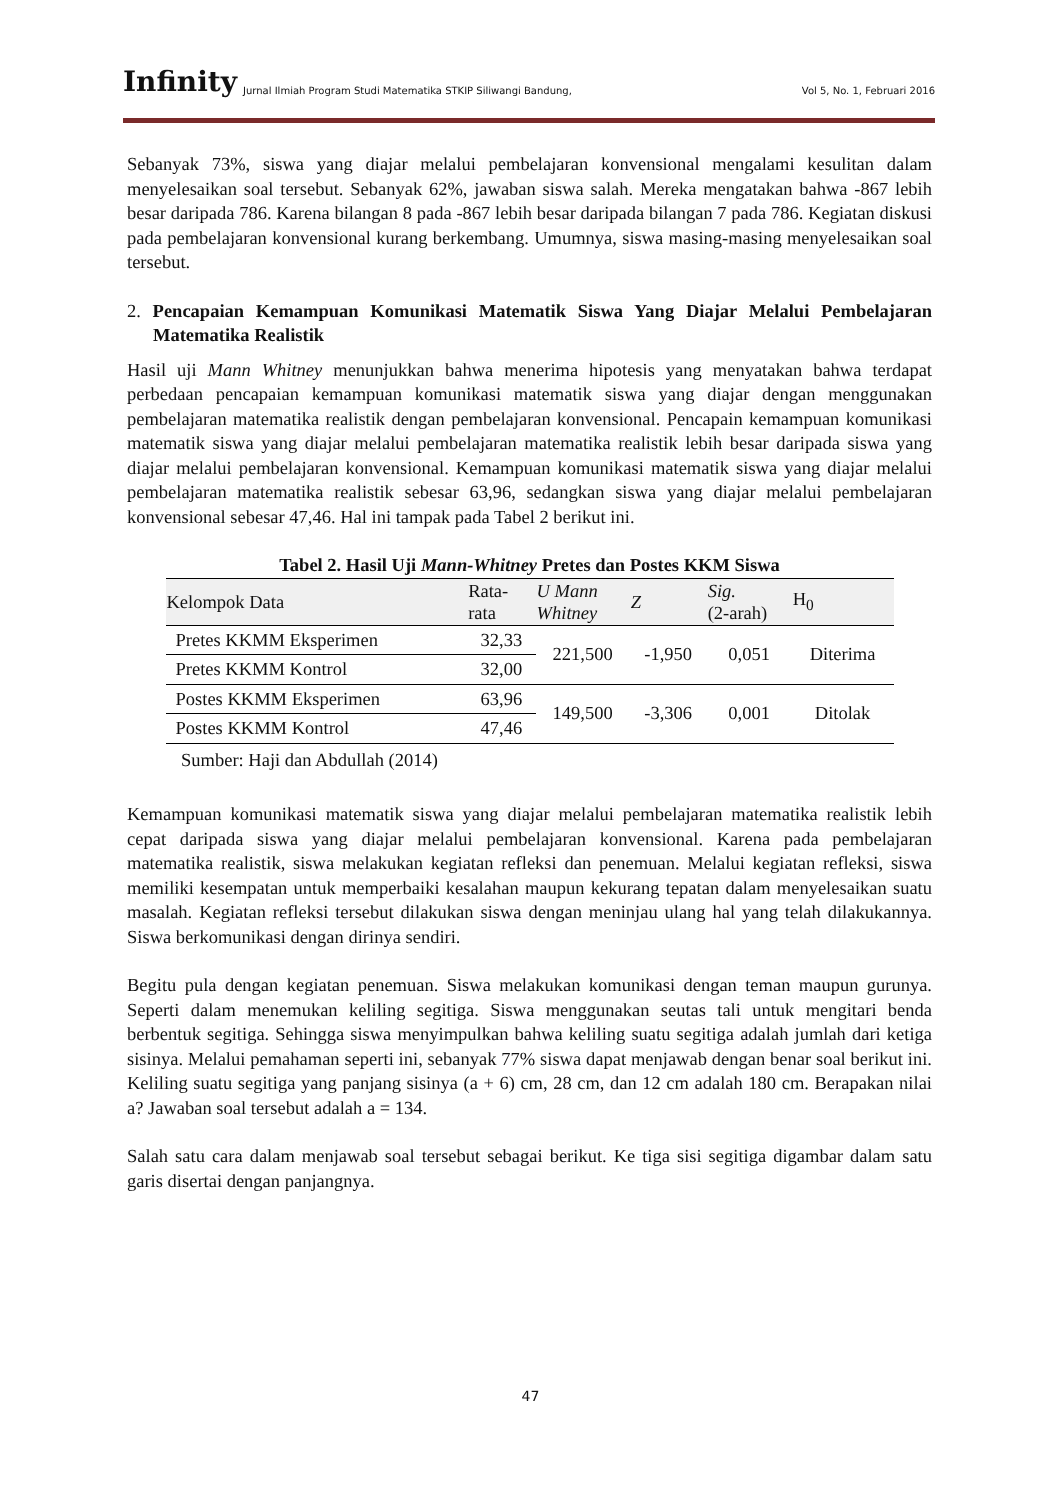Infinity Jurnal Ilmiah Program Studi Matematika STKIP Siliwangi Bandung, Vol 5, No. 1, Februari 2016
Sebanyak 73%, siswa yang diajar melalui pembelajaran konvensional mengalami kesulitan dalam menyelesaikan soal tersebut. Sebanyak 62%, jawaban siswa salah. Mereka mengatakan bahwa -867 lebih besar daripada 786. Karena bilangan 8 pada -867 lebih besar daripada bilangan 7 pada 786. Kegiatan diskusi pada pembelajaran konvensional kurang berkembang. Umumnya, siswa masing-masing menyelesaikan soal tersebut.
2. Pencapaian Kemampuan Komunikasi Matematik Siswa Yang Diajar Melalui Pembelajaran Matematika Realistik
Hasil uji Mann Whitney menunjukkan bahwa menerima hipotesis yang menyatakan bahwa terdapat perbedaan pencapaian kemampuan komunikasi matematik siswa yang diajar dengan menggunakan pembelajaran matematika realistik dengan pembelajaran konvensional. Pencapain kemampuan komunikasi matematik siswa yang diajar melalui pembelajaran matematika realistik lebih besar daripada siswa yang diajar melalui pembelajaran konvensional. Kemampuan komunikasi matematik siswa yang diajar melalui pembelajaran matematika realistik sebesar 63,96, sedangkan siswa yang diajar melalui pembelajaran konvensional sebesar 47,46. Hal ini tampak pada Tabel 2 berikut ini.
Tabel 2. Hasil Uji Mann-Whitney Pretes dan Postes KKM Siswa
| Kelompok Data | Rata- rata | U Mann Whitney | Z | Sig. (2-arah) | H<sub>0</sub> |
| --- | --- | --- | --- | --- | --- |
| Pretes KKMM Eksperimen | 32,33 | 221,500 | -1,950 | 0,051 | Diterima |
| Pretes KKMM Kontrol | 32,00 | | | | |
| Postes KKMM Eksperimen | 63,96 | 149,500 | -3,306 | 0,001 | Ditolak |
| Postes KKMM Kontrol | 47,46 | | | | |
Sumber: Haji dan Abdullah (2014)
Kemampuan komunikasi matematik siswa yang diajar melalui pembelajaran matematika realistik lebih cepat daripada siswa yang diajar melalui pembelajaran konvensional. Karena pada pembelajaran matematika realistik, siswa melakukan kegiatan refleksi dan penemuan. Melalui kegiatan refleksi, siswa memiliki kesempatan untuk memperbaiki kesalahan maupun kekurang tepatan dalam menyelesaikan suatu masalah. Kegiatan refleksi tersebut dilakukan siswa dengan meninjau ulang hal yang telah dilakukannya. Siswa berkomunikasi dengan dirinya sendiri.
Begitu pula dengan kegiatan penemuan. Siswa melakukan komunikasi dengan teman maupun gurunya. Seperti dalam menemukan keliling segitiga. Siswa menggunakan seutas tali untuk mengitari benda berbentuk segitiga. Sehingga siswa menyimpulkan bahwa keliling suatu segitiga adalah jumlah dari ketiga sisinya. Melalui pemahaman seperti ini, sebanyak 77% siswa dapat menjawab dengan benar soal berikut ini. Keliling suatu segitiga yang panjang sisinya (a + 6) cm, 28 cm, dan 12 cm adalah 180 cm. Berapakan nilai a? Jawaban soal tersebut adalah a = 134.
Salah satu cara dalam menjawab soal tersebut sebagai berikut. Ke tiga sisi segitiga digambar dalam satu garis disertai dengan panjangnya.
47